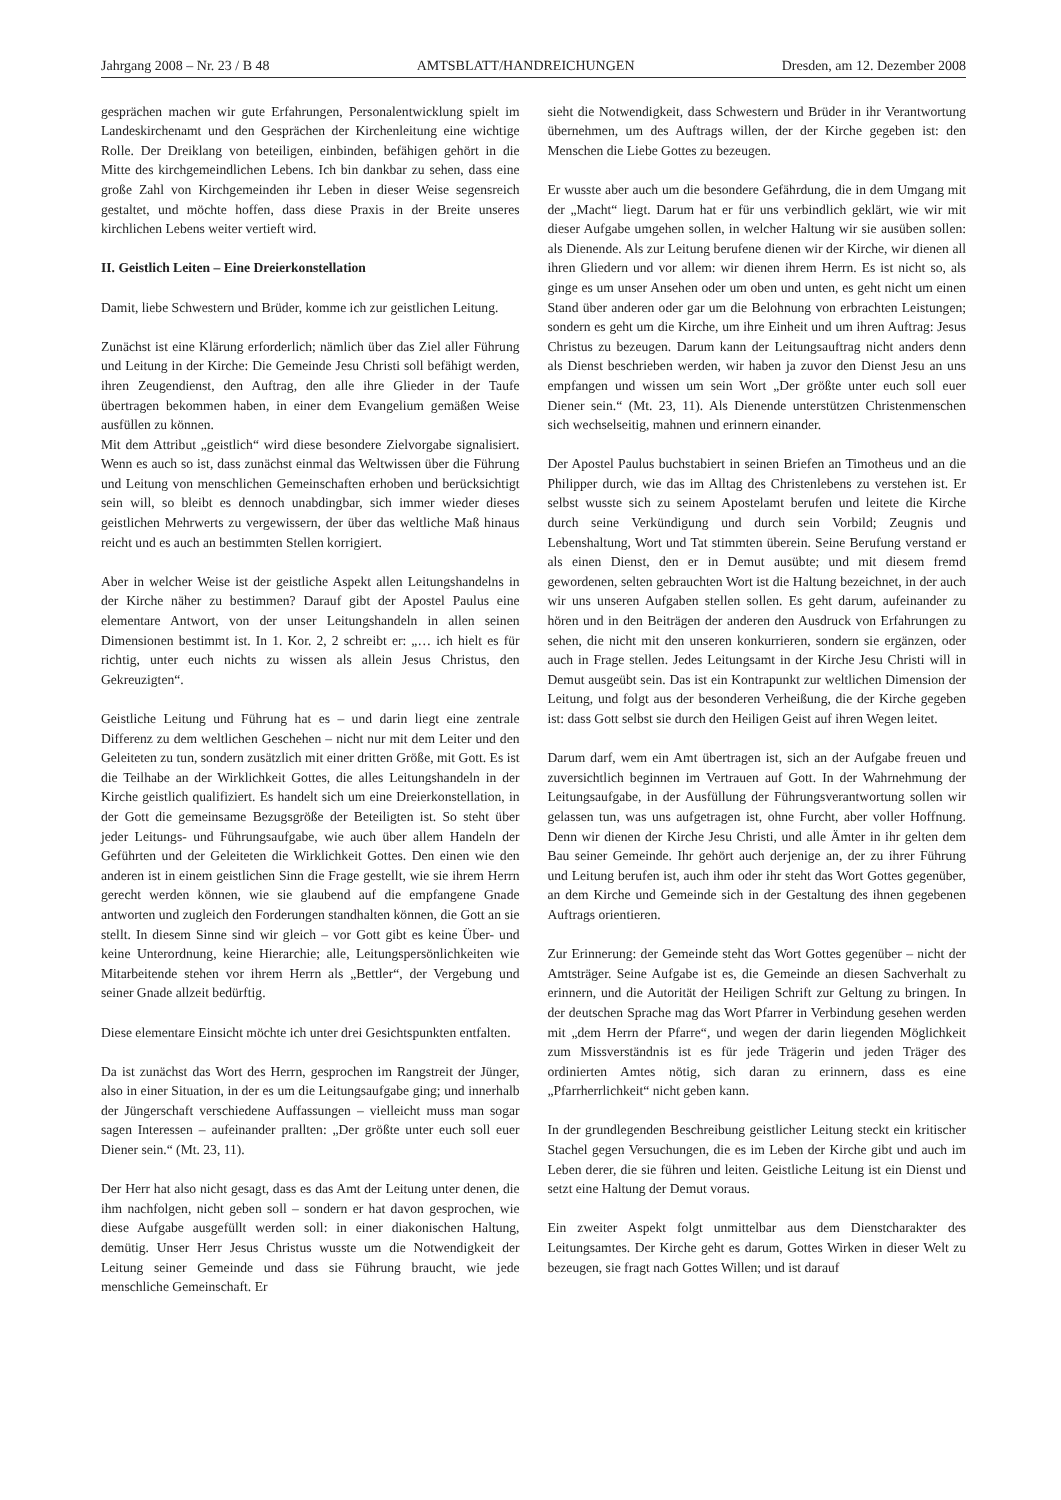Jahrgang 2008 – Nr. 23 / B 48 AMTSBLATT/HANDREICHUNGEN Dresden, am 12. Dezember 2008
gesprächen machen wir gute Erfahrungen, Personalentwicklung spielt im Landeskirchenamt und den Gesprächen der Kirchenleitung eine wichtige Rolle. Der Dreiklang von beteiligen, einbinden, befähigen gehört in die Mitte des kirchgemeindlichen Lebens. Ich bin dankbar zu sehen, dass eine große Zahl von Kirchgemeinden ihr Leben in dieser Weise segensreich gestaltet, und möchte hoffen, dass diese Praxis in der Breite unseres kirchlichen Lebens weiter vertieft wird.
II. Geistlich Leiten – Eine Dreierkonstellation
Damit, liebe Schwestern und Brüder, komme ich zur geistlichen Leitung.
Zunächst ist eine Klärung erforderlich; nämlich über das Ziel aller Führung und Leitung in der Kirche: Die Gemeinde Jesu Christi soll befähigt werden, ihren Zeugendienst, den Auftrag, den alle ihre Glieder in der Taufe übertragen bekommen haben, in einer dem Evangelium gemäßen Weise ausfüllen zu können.
Mit dem Attribut „geistlich“ wird diese besondere Zielvorgabe signalisiert. Wenn es auch so ist, dass zunächst einmal das Weltwissen über die Führung und Leitung von menschlichen Gemeinschaften erhoben und berücksichtigt sein will, so bleibt es dennoch unabdingbar, sich immer wieder dieses geistlichen Mehrwerts zu vergewissern, der über das weltliche Maß hinaus reicht und es auch an bestimmten Stellen korrigiert.
Aber in welcher Weise ist der geistliche Aspekt allen Leitungshandelns in der Kirche näher zu bestimmen? Darauf gibt der Apostel Paulus eine elementare Antwort, von der unser Leitungshandeln in allen seinen Dimensionen bestimmt ist. In 1. Kor. 2, 2 schreibt er: „… ich hielt es für richtig, unter euch nichts zu wissen als allein Jesus Christus, den Gekreuzigten“.
Geistliche Leitung und Führung hat es – und darin liegt eine zentrale Differenz zu dem weltlichen Geschehen – nicht nur mit dem Leiter und den Geleiteten zu tun, sondern zusätzlich mit einer dritten Größe, mit Gott. Es ist die Teilhabe an der Wirklichkeit Gottes, die alles Leitungshandeln in der Kirche geistlich qualifiziert. Es handelt sich um eine Dreierkonstellation, in der Gott die gemeinsame Bezugsgröße der Beteiligten ist. So steht über jeder Leitungs- und Führungsaufgabe, wie auch über allem Handeln der Geführten und der Geleiteten die Wirklichkeit Gottes. Den einen wie den anderen ist in einem geistlichen Sinn die Frage gestellt, wie sie ihrem Herrn gerecht werden können, wie sie glaubend auf die empfangene Gnade antworten und zugleich den Forderungen standhalten können, die Gott an sie stellt. In diesem Sinne sind wir gleich – vor Gott gibt es keine Über- und keine Unterordnung, keine Hierarchie; alle, Leitungspersönlichkeiten wie Mitarbeitende stehen vor ihrem Herrn als „Bettler“, der Vergebung und seiner Gnade allzeit bedürftig.
Diese elementare Einsicht möchte ich unter drei Gesichtspunkten entfalten.
Da ist zunächst das Wort des Herrn, gesprochen im Rangstreit der Jünger, also in einer Situation, in der es um die Leitungsaufgabe ging; und innerhalb der Jüngerschaft verschiedene Auffassungen – vielleicht muss man sogar sagen Interessen – aufeinander prallten: „Der größte unter euch soll euer Diener sein.“ (Mt. 23, 11).
Der Herr hat also nicht gesagt, dass es das Amt der Leitung unter denen, die ihm nachfolgen, nicht geben soll – sondern er hat davon gesprochen, wie diese Aufgabe ausgefüllt werden soll: in einer diakonischen Haltung, demütig. Unser Herr Jesus Christus wusste um die Notwendigkeit der Leitung seiner Gemeinde und dass sie Führung braucht, wie jede menschliche Gemeinschaft. Er
sieht die Notwendigkeit, dass Schwestern und Brüder in ihr Verantwortung übernehmen, um des Auftrags willen, der der Kirche gegeben ist: den Menschen die Liebe Gottes zu bezeugen.
Er wusste aber auch um die besondere Gefährdung, die in dem Umgang mit der „Macht“ liegt. Darum hat er für uns verbindlich geklärt, wie wir mit dieser Aufgabe umgehen sollen, in welcher Haltung wir sie ausüben sollen: als Dienende. Als zur Leitung berufene dienen wir der Kirche, wir dienen all ihren Gliedern und vor allem: wir dienen ihrem Herrn. Es ist nicht so, als ginge es um unser Ansehen oder um oben und unten, es geht nicht um einen Stand über anderen oder gar um die Belohnung von erbrachten Leistungen; sondern es geht um die Kirche, um ihre Einheit und um ihren Auftrag: Jesus Christus zu bezeugen. Darum kann der Leitungsauftrag nicht anders denn als Dienst beschrieben werden, wir haben ja zuvor den Dienst Jesu an uns empfangen und wissen um sein Wort „Der größte unter euch soll euer Diener sein.“ (Mt. 23, 11). Als Dienende unterstützen Christenmenschen sich wechselseitig, mahnen und erinnern einander.
Der Apostel Paulus buchstabiert in seinen Briefen an Timotheus und an die Philipper durch, wie das im Alltag des Christenlebens zu verstehen ist. Er selbst wusste sich zu seinem Apostelamt berufen und leitete die Kirche durch seine Verkündigung und durch sein Vorbild; Zeugnis und Lebenshaltung, Wort und Tat stimmten überein. Seine Berufung verstand er als einen Dienst, den er in Demut ausübte; und mit diesem fremd gewordenen, selten gebrauchten Wort ist die Haltung bezeichnet, in der auch wir uns unseren Aufgaben stellen sollen. Es geht darum, aufeinander zu hören und in den Beiträgen der anderen den Ausdruck von Erfahrungen zu sehen, die nicht mit den unseren konkurrieren, sondern sie ergänzen, oder auch in Frage stellen. Jedes Leitungsamt in der Kirche Jesu Christi will in Demut ausgeübt sein. Das ist ein Kontrapunkt zur weltlichen Dimension der Leitung, und folgt aus der besonderen Verheißung, die der Kirche gegeben ist: dass Gott selbst sie durch den Heiligen Geist auf ihren Wegen leitet.
Darum darf, wem ein Amt übertragen ist, sich an der Aufgabe freuen und zuversichtlich beginnen im Vertrauen auf Gott. In der Wahrnehmung der Leitungsaufgabe, in der Ausfüllung der Führungsverantwortung sollen wir gelassen tun, was uns aufgetragen ist, ohne Furcht, aber voller Hoffnung. Denn wir dienen der Kirche Jesu Christi, und alle Ämter in ihr gelten dem Bau seiner Gemeinde. Ihr gehört auch derjenige an, der zu ihrer Führung und Leitung berufen ist, auch ihm oder ihr steht das Wort Gottes gegenüber, an dem Kirche und Gemeinde sich in der Gestaltung des ihnen gegebenen Auftrags orientieren.
Zur Erinnerung: der Gemeinde steht das Wort Gottes gegenüber – nicht der Amtsträger. Seine Aufgabe ist es, die Gemeinde an diesen Sachverhalt zu erinnern, und die Autorität der Heiligen Schrift zur Geltung zu bringen. In der deutschen Sprache mag das Wort Pfarrer in Verbindung gesehen werden mit „dem Herrn der Pfarre“, und wegen der darin liegenden Möglichkeit zum Missverständnis ist es für jede Trägerin und jeden Träger des ordinierten Amtes nötig, sich daran zu erinnern, dass es eine „Pfarrherrlichkeit“ nicht geben kann.
In der grundlegenden Beschreibung geistlicher Leitung steckt ein kritischer Stachel gegen Versuchungen, die es im Leben der Kirche gibt und auch im Leben derer, die sie führen und leiten. Geistliche Leitung ist ein Dienst und setzt eine Haltung der Demut voraus.
Ein zweiter Aspekt folgt unmittelbar aus dem Dienstcharakter des Leitungsamtes. Der Kirche geht es darum, Gottes Wirken in dieser Welt zu bezeugen, sie fragt nach Gottes Willen; und ist darauf